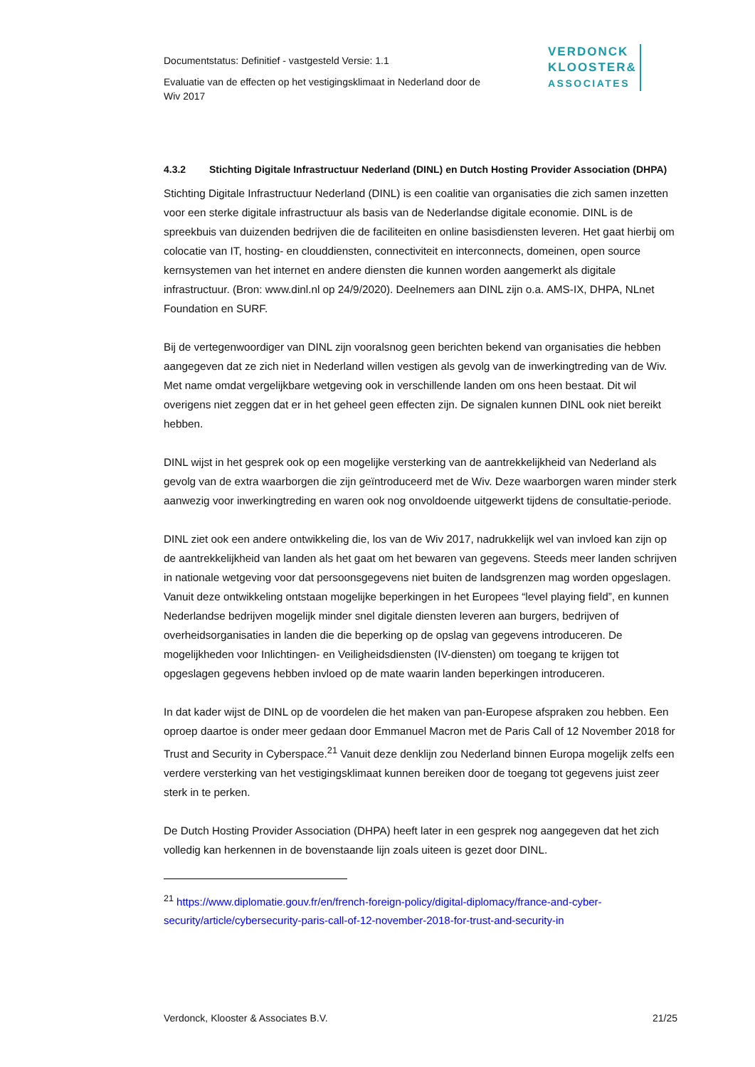Documentstatus: Definitief - vastgesteld Versie: 1.1
Evaluatie van de effecten op het vestigingsklimaat in Nederland door de Wiv 2017
VERDONCK
KLOOSTER&
ASSOCIATES
4.3.2 Stichting Digitale Infrastructuur Nederland (DINL) en Dutch Hosting Provider Association (DHPA)
Stichting Digitale Infrastructuur Nederland (DINL) is een coalitie van organisaties die zich samen inzetten voor een sterke digitale infrastructuur als basis van de Nederlandse digitale economie. DINL is de spreekbuis van duizenden bedrijven die de faciliteiten en online basisdiensten leveren. Het gaat hierbij om colocatie van IT, hosting- en clouddiensten, connectiviteit en interconnects, domeinen, open source kernsystemen van het internet en andere diensten die kunnen worden aangemerkt als digitale infrastructuur. (Bron: www.dinl.nl op 24/9/2020). Deelnemers aan DINL zijn o.a. AMS-IX, DHPA, NLnet Foundation en SURF.
Bij de vertegenwoordiger van DINL zijn vooralsnog geen berichten bekend van organisaties die hebben aangegeven dat ze zich niet in Nederland willen vestigen als gevolg van de inwerkingtreding van de Wiv. Met name omdat vergelijkbare wetgeving ook in verschillende landen om ons heen bestaat. Dit wil overigens niet zeggen dat er in het geheel geen effecten zijn. De signalen kunnen DINL ook niet bereikt hebben.
DINL wijst in het gesprek ook op een mogelijke versterking van de aantrekkelijkheid van Nederland als gevolg van de extra waarborgen die zijn geïntroduceerd met de Wiv. Deze waarborgen waren minder sterk aanwezig voor inwerkingtreding en waren ook nog onvoldoende uitgewerkt tijdens de consultatie-periode.
DINL ziet ook een andere ontwikkeling die, los van de Wiv 2017, nadrukkelijk wel van invloed kan zijn op de aantrekkelijkheid van landen als het gaat om het bewaren van gegevens. Steeds meer landen schrijven in nationale wetgeving voor dat persoonsgegevens niet buiten de landsgrenzen mag worden opgeslagen. Vanuit deze ontwikkeling ontstaan mogelijke beperkingen in het Europees “level playing field”, en kunnen Nederlandse bedrijven mogelijk minder snel digitale diensten leveren aan burgers, bedrijven of overheidsorganisaties in landen die die beperking op de opslag van gegevens introduceren. De mogelijkheden voor Inlichtingen- en Veiligheidsdiensten (IV-diensten) om toegang te krijgen tot opgeslagen gegevens hebben invloed op de mate waarin landen beperkingen introduceren.
In dat kader wijst de DINL op de voordelen die het maken van pan-Europese afspraken zou hebben. Een oproep daartoe is onder meer gedaan door Emmanuel Macron met de Paris Call of 12 November 2018 for Trust and Security in Cyberspace.<sup>21</sup> Vanuit deze denklijn zou Nederland binnen Europa mogelijk zelfs een verdere versterking van het vestigingsklimaat kunnen bereiken door de toegang tot gegevens juist zeer sterk in te perken.
De Dutch Hosting Provider Association (DHPA) heeft later in een gesprek nog aangegeven dat het zich volledig kan herkennen in de bovenstaande lijn zoals uiteen is gezet door DINL.
<sup>21</sup> https://www.diplomatie.gouv.fr/en/french-foreign-policy/digital-diplomacy/france-and-cyber-security/article/cybersecurity-paris-call-of-12-november-2018-for-trust-and-security-in
Verdonck, Klooster & Associates B.V. 21/25